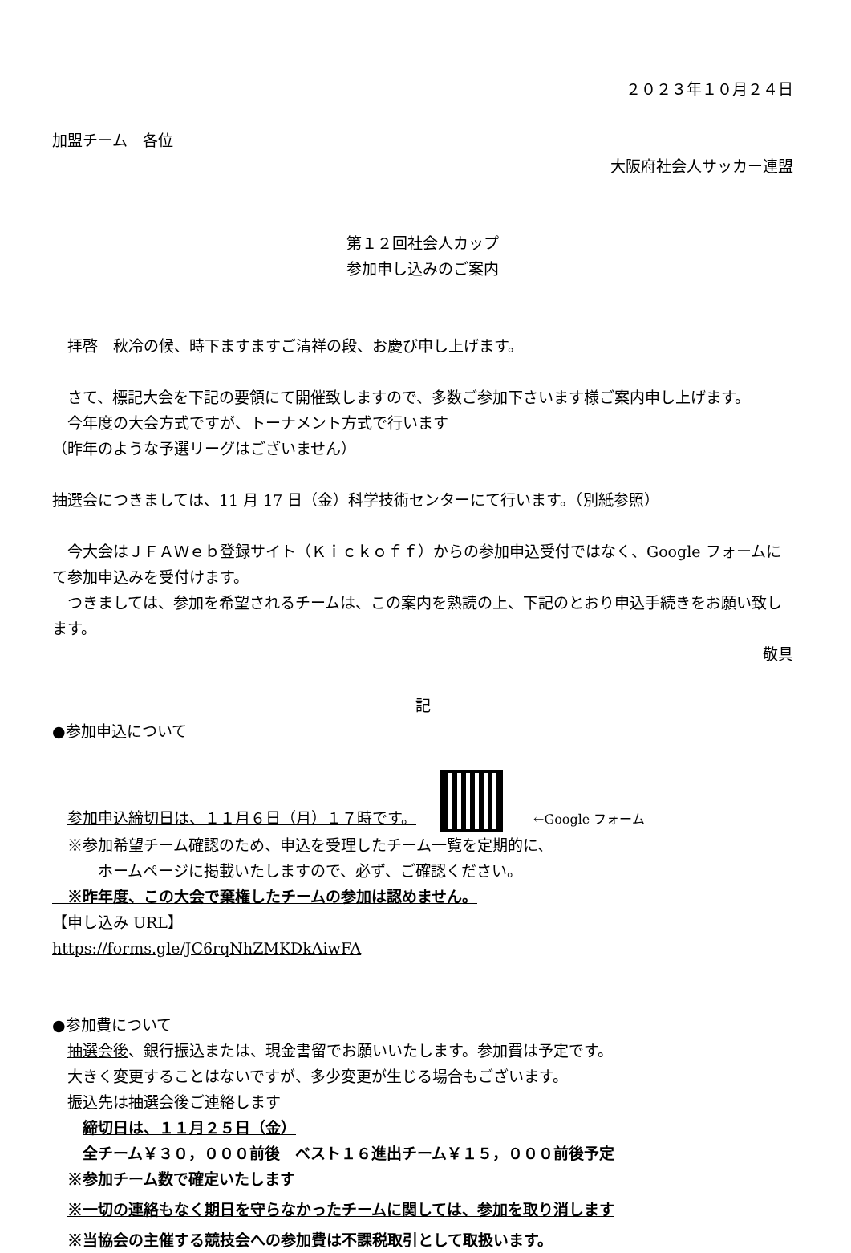２０２３年１０月２４日
加盟チーム　各位
大阪府社会人サッカー連盟
第１２回社会人カップ
参加申し込みのご案内
　拝啓　秋冷の候、時下ますますご清祥の段、お慶び申し上げます。
　さて、標記大会を下記の要領にて開催致しますので、多数ご参加下さいます様ご案内申し上げます。
　今年度の大会方式ですが、トーナメント方式で行います
（昨年のような予選リーグはございません）
抽選会につきましては、11 月 17 日（金）科学技術センターにて行います。（別紙参照）
　今大会はＪＦＡＷｅｂ登録サイト（Ｋｉｃｋｏｆｆ）からの参加申込受付ではなく、Google フォームにて参加申込みを受付けます。
　つきましては、参加を希望されるチームは、この案内を熟読の上、下記のとおり申込手続きをお願い致します。
敬具
記
●参加申込について
　参加申込締切日は、１１月６日（月）１７時です。　　←Google フォーム
　※参加希望チーム確認のため、申込を受理したチーム一覧を定期的に、
　　　ホームページに掲載いたしますので、必ず、ご確認ください。
　※昨年度、この大会で棄権したチームの参加は認めません。
【申し込み URL】
https://forms.gle/JC6rqNhZMKDkAiwFA
●参加費について
　抽選会後、銀行振込または、現金書留でお願いいたします。参加費は予定です。
　大きく変更することはないですが、多少変更が生じる場合もございます。
　振込先は抽選会後ご連絡します
　　締切日は、１１月２５日（金）
　　全チーム￥３０，０００前後　ベスト１６進出チーム￥１５，０００前後予定
　※参加チーム数で確定いたします
　※一切の連絡もなく期日を守らなかったチームに関しては、参加を取り消します
　※当協会の主催する競技会への参加費は不課税取引として取扱います。